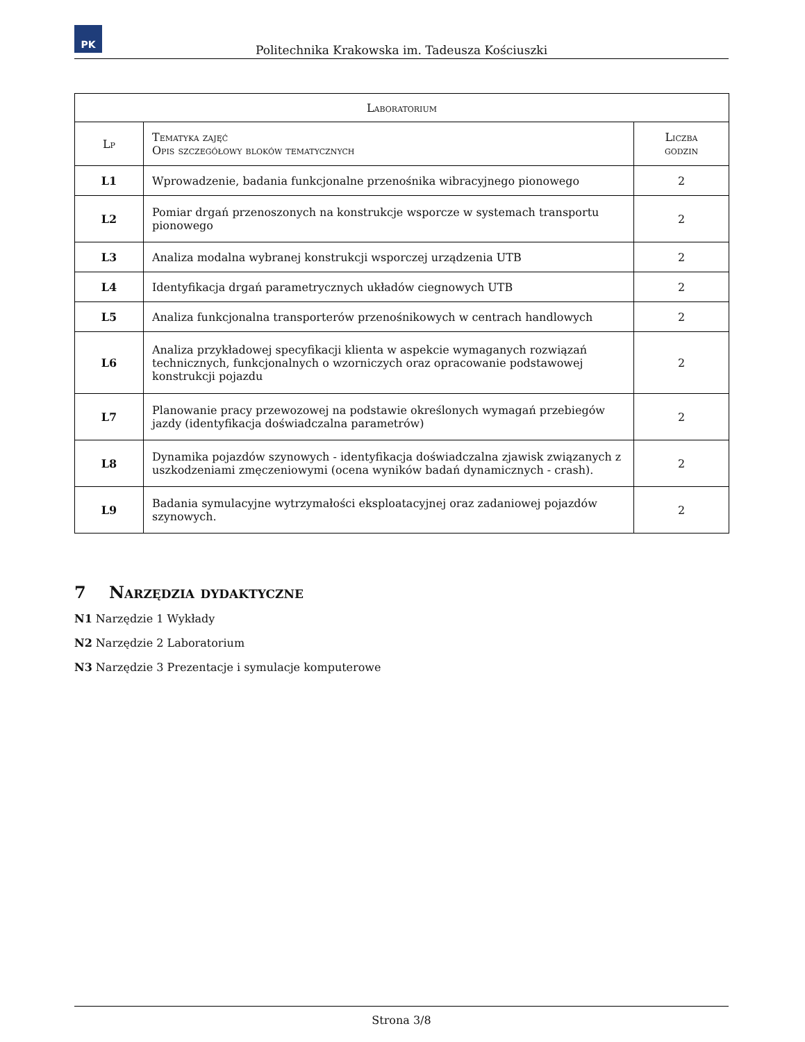PK
Politechnika Krakowska im. Tadeusza Kościuszki
| Laboratorium | | |
| --- | --- | --- |
| Lp | Tematyka zajęć Opis szczegółowy bloków tematycznych | Liczba godzin |
| L1 | Wprowadzenie, badania funkcjonalne przenośnika wibracyjnego pionowego | 2 |
| L2 | Pomiar drgań przenoszonych na konstrukcje wsporcze w systemach transportu pionowego | 2 |
| L3 | Analiza modalna wybranej konstrukcji wsporczej urządzenia UTB | 2 |
| L4 | Identyfikacja drgań parametrycznych układów ciegnowych UTB | 2 |
| L5 | Analiza funkcjonalna transporterów przenośnikowych w centrach handlowych | 2 |
| L6 | Analiza przykładowej specyfikacji klienta w aspekcie wymaganych rozwiązań technicznych, funkcjonalnych o wzorniczych oraz opracowanie podstawowej konstrukcji pojazdu | 2 |
| L7 | Planowanie pracy przewozowej na podstawie określonych wymagań przebiegów jazdy (identyfikacja doświadczalna parametrów) | 2 |
| L8 | Dynamika pojazdów szynowych - identyfikacja doświadczalna zjawisk związanych z uszkodzeniami zmęczeniowymi (ocena wyników badań dynamicznych - crash). | 2 |
| L9 | Badania symulacyjne wytrzymałości eksploatacyjnej oraz zadaniowej pojazdów szynowych. | 2 |
7 Narzędzia dydaktyczne
N1 Narzędzie 1 Wykłady
N2 Narzędzie 2 Laboratorium
N3 Narzędzie 3 Prezentacje i symulacje komputerowe
Strona 3/8